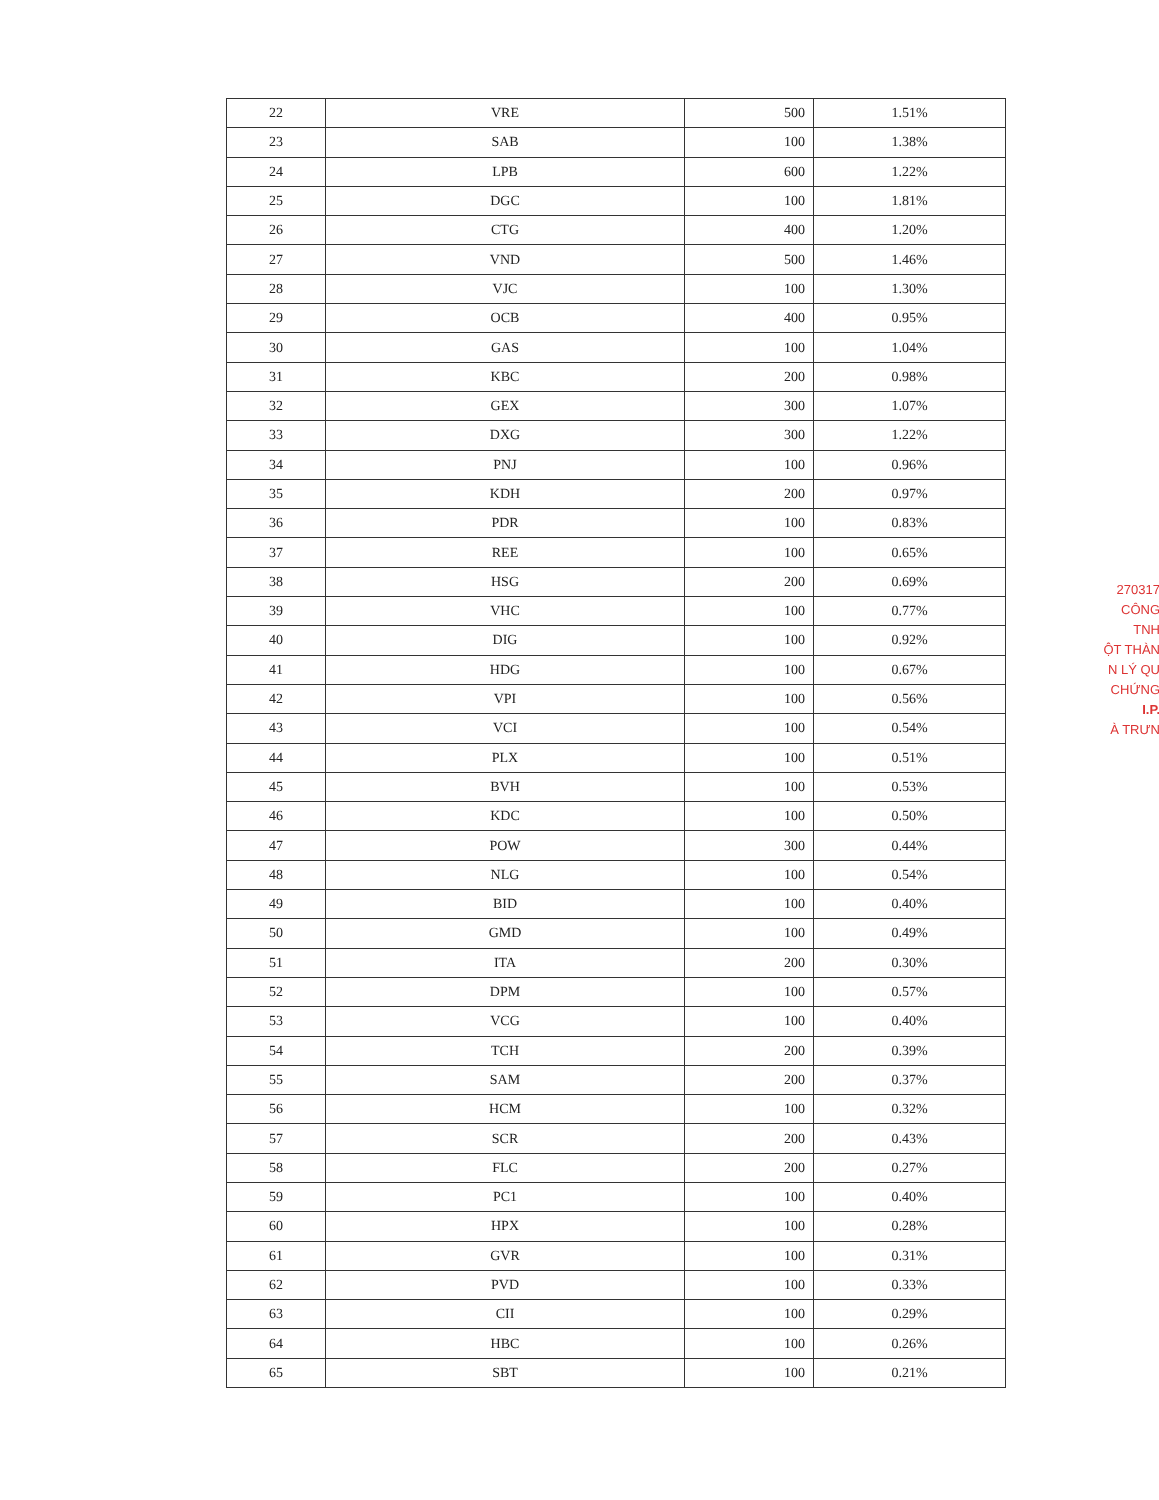| 22 | VRE | 500 | 1.51% |
| 23 | SAB | 100 | 1.38% |
| 24 | LPB | 600 | 1.22% |
| 25 | DGC | 100 | 1.81% |
| 26 | CTG | 400 | 1.20% |
| 27 | VND | 500 | 1.46% |
| 28 | VJC | 100 | 1.30% |
| 29 | OCB | 400 | 0.95% |
| 30 | GAS | 100 | 1.04% |
| 31 | KBC | 200 | 0.98% |
| 32 | GEX | 300 | 1.07% |
| 33 | DXG | 300 | 1.22% |
| 34 | PNJ | 100 | 0.96% |
| 35 | KDH | 200 | 0.97% |
| 36 | PDR | 100 | 0.83% |
| 37 | REE | 100 | 0.65% |
| 38 | HSG | 200 | 0.69% |
| 39 | VHC | 100 | 0.77% |
| 40 | DIG | 100 | 0.92% |
| 41 | HDG | 100 | 0.67% |
| 42 | VPI | 100 | 0.56% |
| 43 | VCI | 100 | 0.54% |
| 44 | PLX | 100 | 0.51% |
| 45 | BVH | 100 | 0.53% |
| 46 | KDC | 100 | 0.50% |
| 47 | POW | 300 | 0.44% |
| 48 | NLG | 100 | 0.54% |
| 49 | BID | 100 | 0.40% |
| 50 | GMD | 100 | 0.49% |
| 51 | ITA | 200 | 0.30% |
| 52 | DPM | 100 | 0.57% |
| 53 | VCG | 100 | 0.40% |
| 54 | TCH | 200 | 0.39% |
| 55 | SAM | 200 | 0.37% |
| 56 | HCM | 100 | 0.32% |
| 57 | SCR | 200 | 0.43% |
| 58 | FLC | 200 | 0.27% |
| 59 | PC1 | 100 | 0.40% |
| 60 | HPX | 100 | 0.28% |
| 61 | GVR | 100 | 0.31% |
| 62 | PVD | 100 | 0.33% |
| 63 | CII | 100 | 0.29% |
| 64 | HBC | 100 | 0.26% |
| 65 | SBT | 100 | 0.21% |
270317
CÔNG
TNH
ỘT THÀN
N LÝ QU
CHỨNG
I.P.
À TRƯN